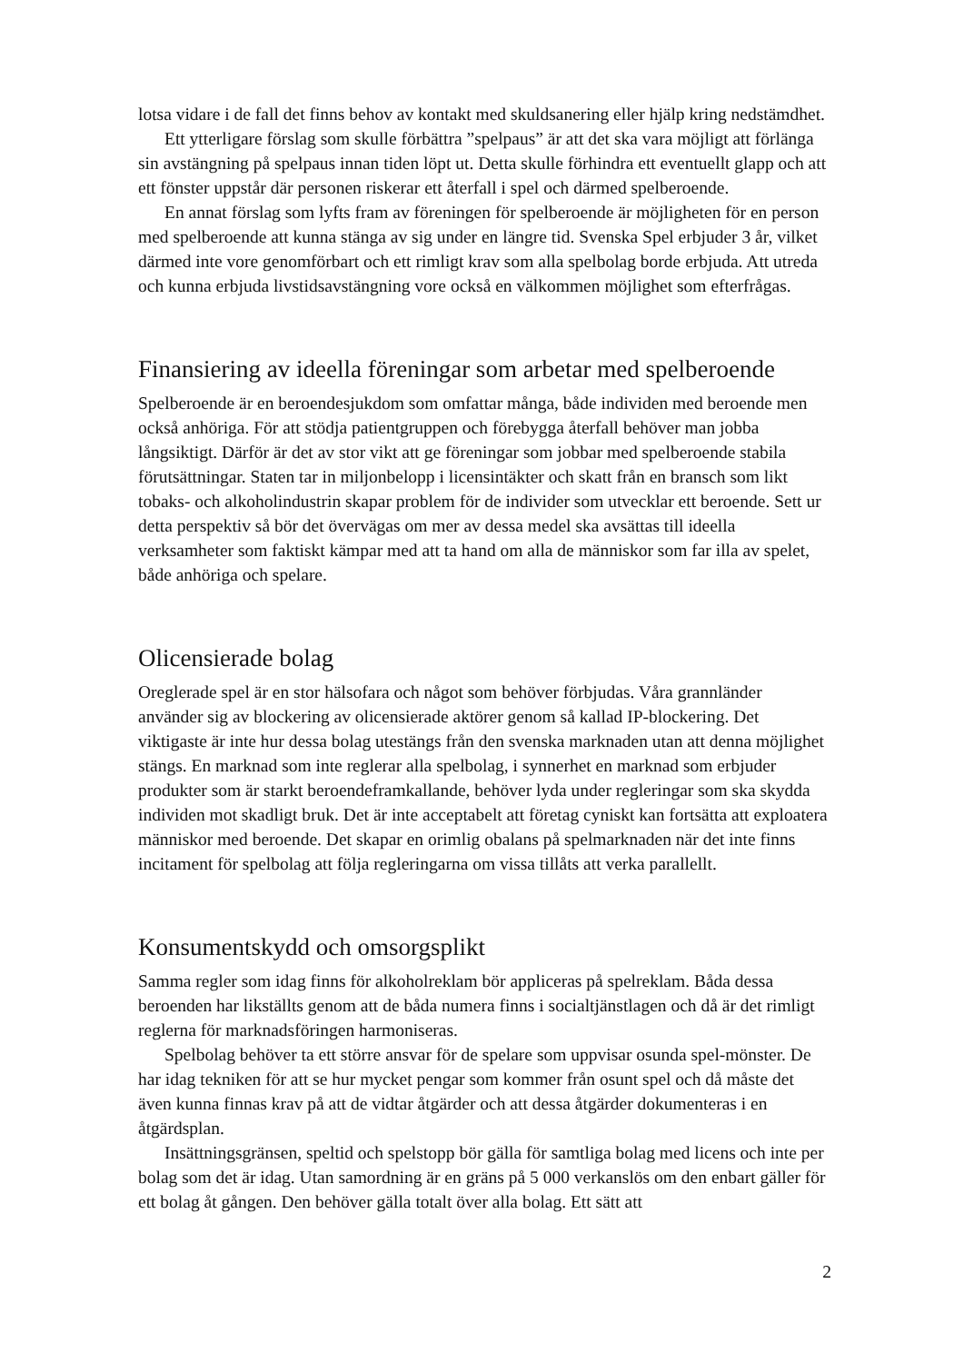lotsa vidare i de fall det finns behov av kontakt med skuldsanering eller hjälp kring nedstämdhet.
Ett ytterligare förslag som skulle förbättra ”spelpaus” är att det ska vara möjligt att förlänga sin avstängning på spelpaus innan tiden löpt ut. Detta skulle förhindra ett eventuellt glapp och att ett fönster uppstår där personen riskerar ett återfall i spel och därmed spelberoende.
En annat förslag som lyfts fram av föreningen för spelberoende är möjligheten för en person med spelberoende att kunna stänga av sig under en längre tid. Svenska Spel erbjuder 3 år, vilket därmed inte vore genomförbart och ett rimligt krav som alla spelbolag borde erbjuda. Att utreda och kunna erbjuda livstidsavstängning vore också en välkommen möjlighet som efterfrågas.
Finansiering av ideella föreningar som arbetar med spelberoende
Spelberoende är en beroendesjukdom som omfattar många, både individen med beroende men också anhöriga. För att stödja patientgruppen och förebygga återfall behöver man jobba långsiktigt. Därför är det av stor vikt att ge föreningar som jobbar med spelberoende stabila förutsättningar. Staten tar in miljonbelopp i licensintäkter och skatt från en bransch som likt tobaks- och alkoholindustrin skapar problem för de individer som utvecklar ett beroende. Sett ur detta perspektiv så bör det övervägas om mer av dessa medel ska avsättas till ideella verksamheter som faktiskt kämpar med att ta hand om alla de människor som far illa av spelet, både anhöriga och spelare.
Olicensierade bolag
Oreglerade spel är en stor hälsofara och något som behöver förbjudas. Våra grannländer använder sig av blockering av olicensierade aktörer genom så kallad IP-blockering. Det viktigaste är inte hur dessa bolag utestängs från den svenska marknaden utan att denna möjlighet stängs. En marknad som inte reglerar alla spelbolag, i synnerhet en marknad som erbjuder produkter som är starkt beroendeframkallande, behöver lyda under regleringar som ska skydda individen mot skadligt bruk. Det är inte acceptabelt att företag cyniskt kan fortsätta att exploatera människor med beroende. Det skapar en orimlig obalans på spelmarknaden när det inte finns incitament för spelbolag att följa regleringarna om vissa tillåts att verka parallellt.
Konsumentskydd och omsorgsplikt
Samma regler som idag finns för alkoholreklam bör appliceras på spelreklam. Båda dessa beroenden har likställts genom att de båda numera finns i socialtjänstlagen och då är det rimligt reglerna för marknadsföringen harmoniseras.
Spelbolag behöver ta ett större ansvar för de spelare som uppvisar osunda spel-mönster. De har idag tekniken för att se hur mycket pengar som kommer från osunt spel och då måste det även kunna finnas krav på att de vidtar åtgärder och att dessa åtgärder dokumenteras i en åtgärdsplan.
Insättningsgränsen, speltid och spelstopp bör gälla för samtliga bolag med licens och inte per bolag som det är idag. Utan samordning är en gräns på 5 000 verkanslös om den enbart gäller för ett bolag åt gången. Den behöver gälla totalt över alla bolag. Ett sätt att
2